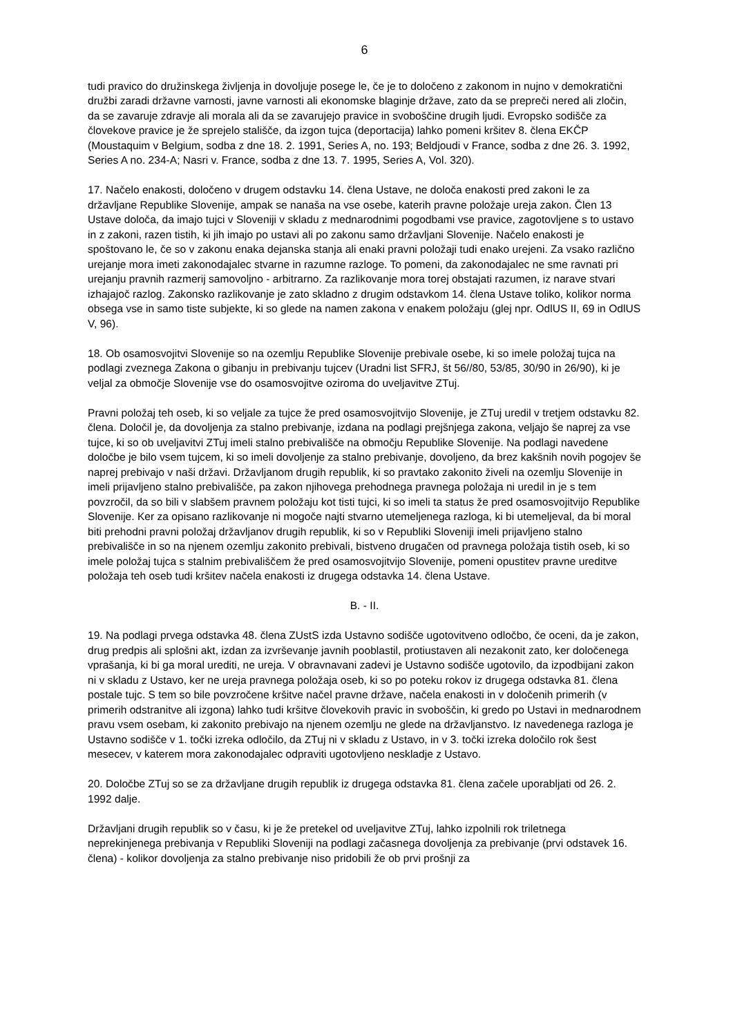6
tudi pravico do družinskega življenja in dovoljuje posege le, če je to določeno z zakonom in nujno v demokratični družbi zaradi državne varnosti, javne varnosti ali ekonomske blaginje države, zato da se prepreči nered ali zločin, da se zavaruje zdravje ali morala ali da se zavarujejo pravice in svoboščine drugih ljudi. Evropsko sodišče za človekove pravice je že sprejelo stališče, da izgon tujca (deportacija) lahko pomeni kršitev 8. člena EKČP (Moustaquim v Belgium, sodba z dne 18. 2. 1991, Series A, no. 193; Beldjoudi v France, sodba z dne 26. 3. 1992, Series A no. 234-A; Nasri v. France, sodba z dne 13. 7. 1995, Series A, Vol. 320).
17. Načelo enakosti, določeno v drugem odstavku 14. člena Ustave, ne določa enakosti pred zakoni le za državljane Republike Slovenije, ampak se nanaša na vse osebe, katerih pravne položaje ureja zakon. Člen 13 Ustave določa, da imajo tujci v Sloveniji v skladu z mednarodnimi pogodbami vse pravice, zagotovljene s to ustavo in z zakoni, razen tistih, ki jih imajo po ustavi ali po zakonu samo državljani Slovenije. Načelo enakosti je spoštovano le, če so v zakonu enaka dejanska stanja ali enaki pravni položaji tudi enako urejeni. Za vsako različno urejanje mora imeti zakonodajalec stvarne in razumne razloge. To pomeni, da zakonodajalec ne sme ravnati pri urejanju pravnih razmerij samovoljno - arbitrarno. Za razlikovanje mora torej obstajati razumen, iz narave stvari izhajajoč razlog. Zakonsko razlikovanje je zato skladno z drugim odstavkom 14. člena Ustave toliko, kolikor norma obsega vse in samo tiste subjekte, ki so glede na namen zakona v enakem položaju (glej npr. OdlUS II, 69 in OdlUS V, 96).
18. Ob osamosvojitvi Slovenije so na ozemlju Republike Slovenije prebivale osebe, ki so imele položaj tujca na podlagi zveznega Zakona o gibanju in prebivanju tujcev (Uradni list SFRJ, št 56//80, 53/85, 30/90 in 26/90), ki je veljal za območje Slovenije vse do osamosvojitve oziroma do uveljavitve ZTuj.
Pravni položaj teh oseb, ki so veljale za tujce že pred osamosvojitvijo Slovenije, je ZTuj uredil v tretjem odstavku 82. člena. Določil je, da dovoljenja za stalno prebivanje, izdana na podlagi prejšnjega zakona, veljajo še naprej za vse tujce, ki so ob uveljavitvi ZTuj imeli stalno prebivališče na območju Republike Slovenije. Na podlagi navedene določbe je bilo vsem tujcem, ki so imeli dovoljenje za stalno prebivanje, dovoljeno, da brez kakšnih novih pogojev še naprej prebivajo v naši državi. Državljanom drugih republik, ki so pravtako zakonito živeli na ozemlju Slovenije in imeli prijavljeno stalno prebivališče, pa zakon njihovega prehodnega pravnega položaja ni uredil in je s tem povzročil, da so bili v slabšem pravnem položaju kot tisti tujci, ki so imeli ta status že pred osamosvojitvijo Republike Slovenije. Ker za opisano razlikovanje ni mogoče najti stvarno utemeljenega razloga, ki bi utemeljeval, da bi moral biti prehodni pravni položaj državljanov drugih republik, ki so v Republiki Sloveniji imeli prijavljeno stalno prebivališče in so na njenem ozemlju zakonito prebivali, bistveno drugačen od pravnega položaja tistih oseb, ki so imele položaj tujca s stalnim prebivališčem že pred osamosvojitvijo Slovenije, pomeni opustitev pravne ureditve položaja teh oseb tudi kršitev načela enakosti iz drugega odstavka 14. člena Ustave.
B. - II.
19. Na podlagi prvega odstavka 48. člena ZUstS izda Ustavno sodišče ugotovitveno odločbo, če oceni, da je zakon, drug predpis ali splošni akt, izdan za izvrševanje javnih pooblastil, protiustaven ali nezakonit zato, ker določenega vprašanja, ki bi ga moral urediti, ne ureja. V obravnavani zadevi je Ustavno sodišče ugotovilo, da izpodbijani zakon ni v skladu z Ustavo, ker ne ureja pravnega položaja oseb, ki so po poteku rokov iz drugega odstavka 81. člena postale tujc. S tem so bile povzročene kršitve načel pravne države, načela enakosti in v določenih primerih (v primerih odstranitve ali izgona) lahko tudi kršitve človekovih pravic in svoboščin, ki gredo po Ustavi in mednarodnem pravu vsem osebam, ki zakonito prebivajo na njenem ozemlju ne glede na državljanstvo. Iz navedenega razloga je Ustavno sodišče v 1. točki izreka odločilo, da ZTuj ni v skladu z Ustavo, in v 3. točki izreka določilo rok šest mesecev, v katerem mora zakonodajalec odpraviti ugotovljeno neskladje z Ustavo.
20. Določbe ZTuj so se za državljane drugih republik iz drugega odstavka 81. člena začele uporabljati od 26. 2. 1992 dalje.
Državljani drugih republik so v času, ki je že pretekel od uveljavitve ZTuj, lahko izpolnili rok triletnega neprekinjenega prebivanja v Republiki Sloveniji na podlagi začasnega dovoljenja za prebivanje (prvi odstavek 16. člena) - kolikor dovoljenja za stalno prebivanje niso pridobili že ob prvi prošnji za